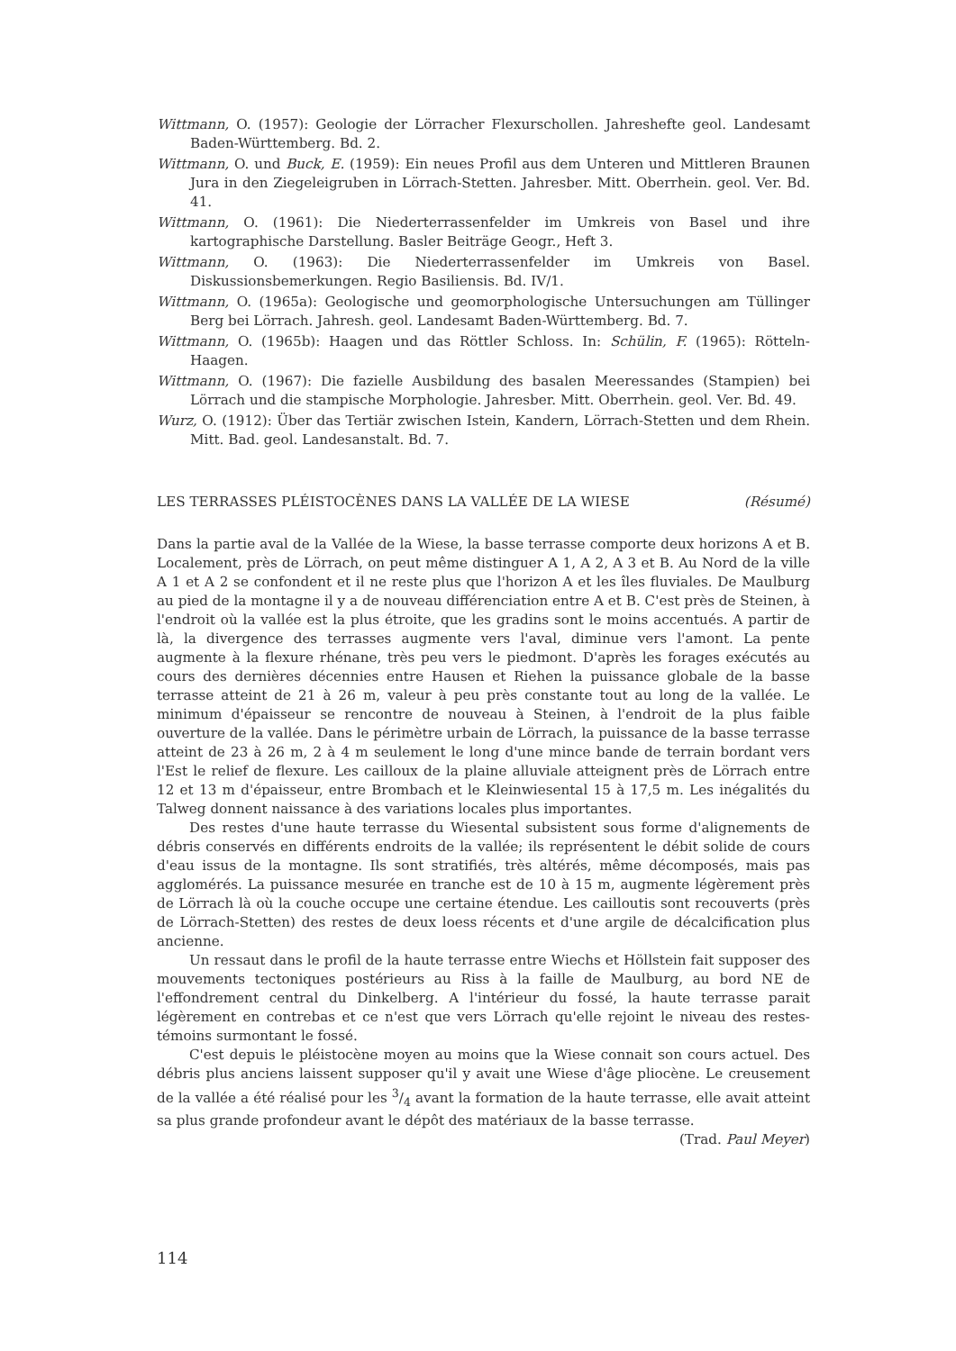Wittmann, O. (1957): Geologie der Lörracher Flexurschollen. Jahreshefte geol. Landesamt Baden-Württemberg. Bd. 2.
Wittmann, O. und Buck, E. (1959): Ein neues Profil aus dem Unteren und Mittleren Braunen Jura in den Ziegeleigruben in Lörrach-Stetten. Jahresber. Mitt. Oberrhein. geol. Ver. Bd. 41.
Wittmann, O. (1961): Die Niederterrassenfelder im Umkreis von Basel und ihre kartographische Darstellung. Basler Beiträge Geogr., Heft 3.
Wittmann, O. (1963): Die Niederterrassenfelder im Umkreis von Basel. Diskussionsbemerkungen. Regio Basiliensis. Bd. IV/1.
Wittmann, O. (1965a): Geologische und geomorphologische Untersuchungen am Tüllinger Berg bei Lörrach. Jahresh. geol. Landesamt Baden-Württemberg. Bd. 7.
Wittmann, O. (1965b): Haagen und das Röttler Schloss. In: Schülin, F. (1965): Rötteln-Haagen.
Wittmann, O. (1967): Die fazielle Ausbildung des basalen Meeressandes (Stampien) bei Lörrach und die stampische Morphologie. Jahresber. Mitt. Oberrhein. geol. Ver. Bd. 49.
Wurz, O. (1912): Über das Tertiär zwischen Istein, Kandern, Lörrach-Stetten und dem Rhein. Mitt. Bad. geol. Landesanstalt. Bd. 7.
LES TERRASSES PLÉISTOCÈNES DANS LA VALLÉE DE LA WIESE (Résumé)
Dans la partie aval de la Vallée de la Wiese, la basse terrasse comporte deux horizons A et B. Localement, près de Lörrach, on peut même distinguer A 1, A 2, A 3 et B. Au Nord de la ville A 1 et A 2 se confondent et il ne reste plus que l'horizon A et les îles fluviales. De Maulburg au pied de la montagne il y a de nouveau différenciation entre A et B. C'est près de Steinen, à l'endroit où la vallée est la plus étroite, que les gradins sont le moins accentués. A partir de là, la divergence des terrasses augmente vers l'aval, diminue vers l'amont. La pente augmente à la flexure rhénane, très peu vers le piedmont. D'après les forages exécutés au cours des dernières décennies entre Hausen et Riehen la puissance globale de la basse terrasse atteint de 21 à 26 m, valeur à peu près constante tout au long de la vallée. Le minimum d'épaisseur se rencontre de nouveau à Steinen, à l'endroit de la plus faible ouverture de la vallée. Dans le périmètre urbain de Lörrach, la puissance de la basse terrasse atteint de 23 à 26 m, 2 à 4 m seulement le long d'une mince bande de terrain bordant vers l'Est le relief de flexure. Les cailloux de la plaine alluviale atteignent près de Lörrach entre 12 et 13 m d'épaisseur, entre Brombach et le Kleinwiesental 15 à 17,5 m. Les inégalités du Talweg donnent naissance à des variations locales plus importantes.
Des restes d'une haute terrasse du Wiesental subsistent sous forme d'alignements de débris conservés en différents endroits de la vallée; ils représentent le débit solide de cours d'eau issus de la montagne. Ils sont stratifiés, très altérés, même décomposés, mais pas agglomérés. La puissance mesurée en tranche est de 10 à 15 m, augmente légèrement près de Lörrach là où la couche occupe une certaine étendue. Les cailloutis sont recouverts (près de Lörrach-Stetten) des restes de deux loess récents et d'une argile de décalcification plus ancienne.
Un ressaut dans le profil de la haute terrasse entre Wiechs et Höllstein fait supposer des mouvements tectoniques postérieurs au Riss à la faille de Maulburg, au bord NE de l'effondrement central du Dinkelberg. A l'intérieur du fossé, la haute terrasse parait légèrement en contrebas et ce n'est que vers Lörrach qu'elle rejoint le niveau des restes-témoins surmontant le fossé.
C'est depuis le pléistocène moyen au moins que la Wiese connait son cours actuel. Des débris plus anciens laissent supposer qu'il y avait une Wiese d'âge pliocène. Le creusement de la vallée a été réalisé pour les 3/4 avant la formation de la haute terrasse, elle avait atteint sa plus grande profondeur avant le dépôt des matériaux de la basse terrasse.
(Trad. Paul Meyer)
114